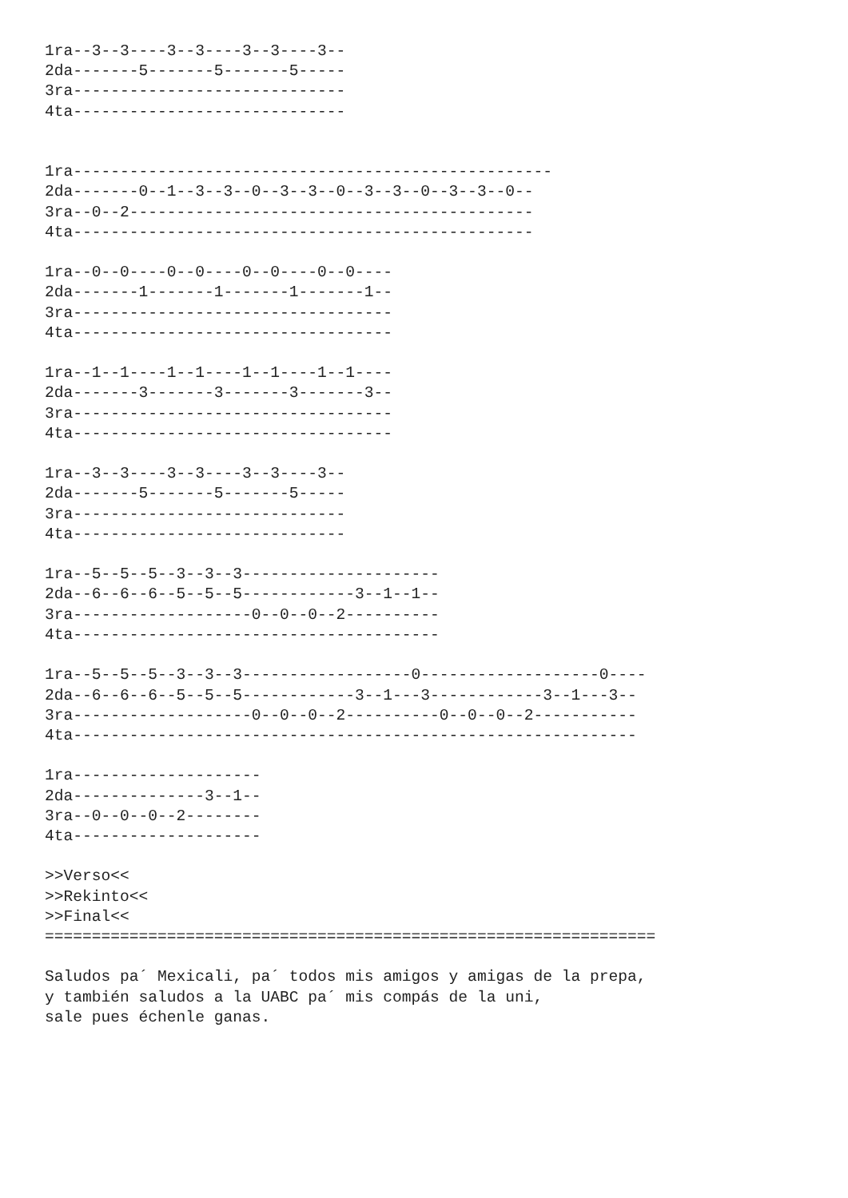1ra--3--3----3--3----3--3----3--
2da-------5-------5-------5-----
3ra-----------------------------
4ta-----------------------------


1ra---------------------------------------------------
2da-------0--1--3--3--0--3--3--0--3--3--0--3--3--0--
3ra--0--2-------------------------------------------
4ta-------------------------------------------------

1ra--0--0----0--0----0--0----0--0----
2da-------1-------1-------1-------1--
3ra----------------------------------
4ta----------------------------------

1ra--1--1----1--1----1--1----1--1----
2da-------3-------3-------3-------3--
3ra----------------------------------
4ta----------------------------------

1ra--3--3----3--3----3--3----3--
2da-------5-------5-------5-----
3ra-----------------------------
4ta-----------------------------

1ra--5--5--5--3--3--3---------------------
2da--6--6--6--5--5--5------------3--1--1--
3ra-------------------0--0--0--2----------
4ta---------------------------------------

1ra--5--5--5--3--3--3------------------0-------------------0----
2da--6--6--6--5--5--5------------3--1---3------------3--1---3--
3ra-------------------0--0--0--2----------0--0--0--2-----------
4ta------------------------------------------------------------

1ra--------------------
2da--------------3--1--
3ra--0--0--0--2--------
4ta--------------------

>>Verso<<
>>Rekinto<<
>>Final<<
=================================================================

Saludos pa´ Mexicali, pa´ todos mis amigos y amigas de la prepa,
y también saludos a la UABC pa´ mis compás de la uni,
sale pues échenle ganas.